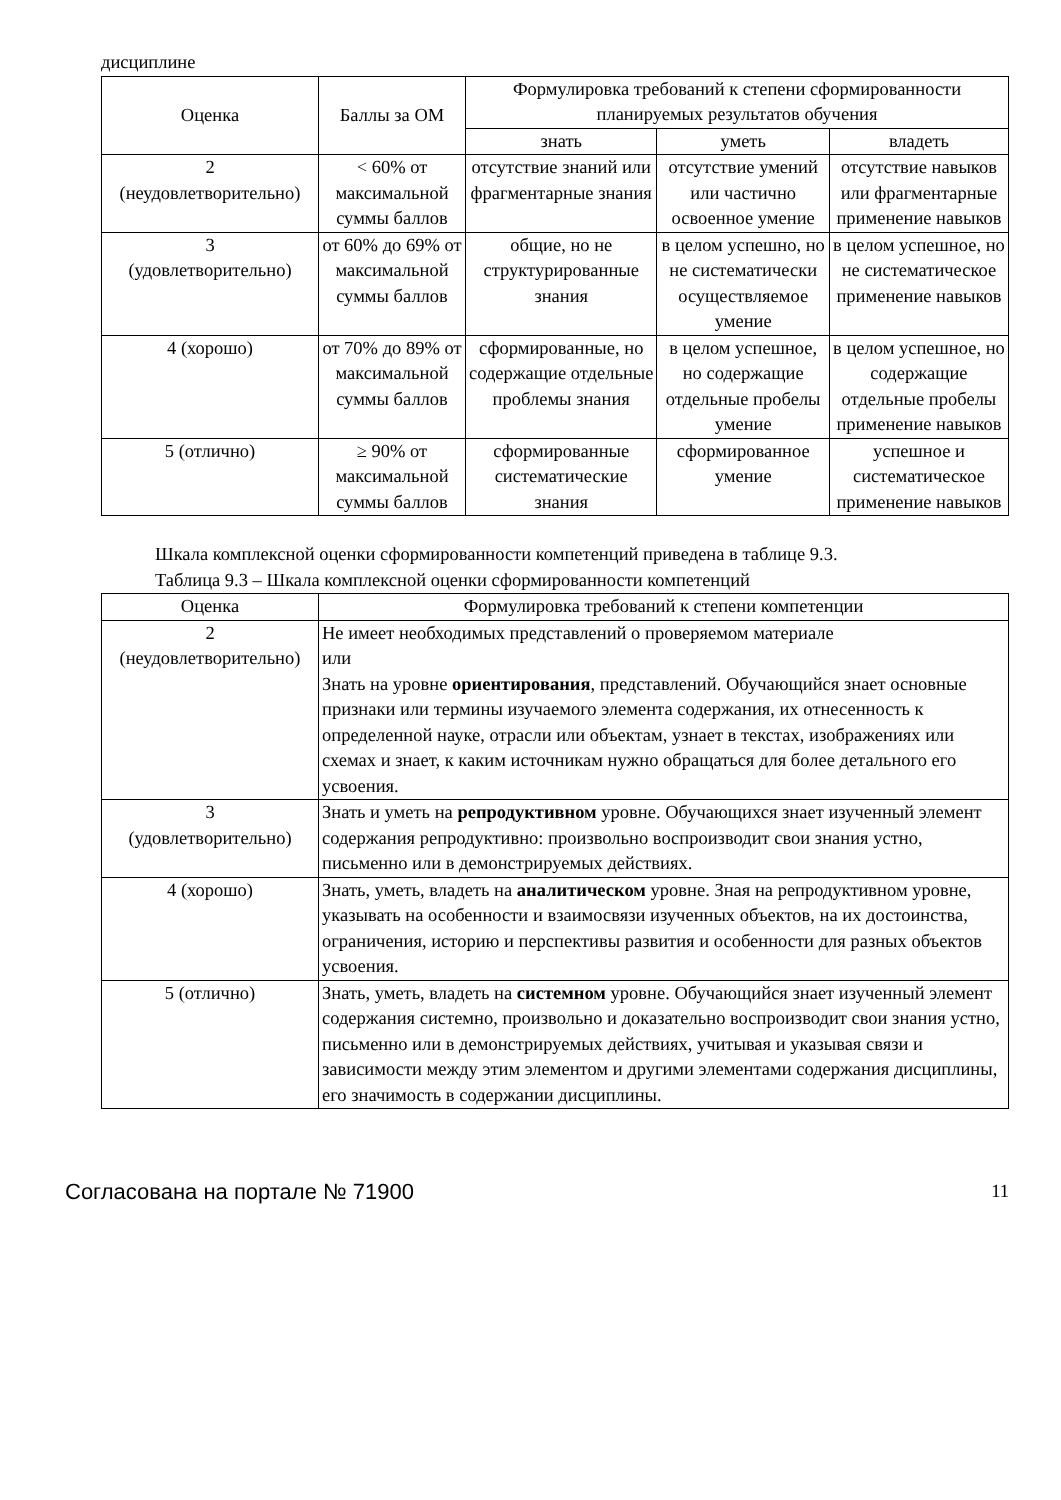дисциплине
| Оценка | Баллы за ОМ | Формулировка требований к степени сформированности планируемых результатов обучения | | |
| --- | --- | --- | --- | --- |
| | | знать | уметь | владеть |
| 2 (неудовлетворительно) | < 60% от максимальной суммы баллов | отсутствие знаний или фрагментарные знания | отсутствие умений или частично освоенное умение | отсутствие навыков или фрагментарные применение навыков |
| 3 (удовлетворительно) | от 60% до 69% от максимальной суммы баллов | общие, но не структурированные знания | в целом успешно, но не систематически осуществляемое умение | в целом успешное, но не систематическое применение навыков |
| 4 (хорошо) | от 70% до 89% от максимальной суммы баллов | сформированные, но содержащие отдельные проблемы знания | в целом успешное, но содержащие отдельные пробелы умение | в целом успешное, но содержащие отдельные пробелы применение навыков |
| 5 (отлично) | ≥ 90% от максимальной суммы баллов | сформированные систематические знания | сформированное умение | успешное и систематическое применение навыков |
Шкала комплексной оценки сформированности компетенций приведена в таблице 9.3.
Таблица 9.3 – Шкала комплексной оценки сформированности компетенций
| Оценка | Формулировка требований к степени компетенции |
| --- | --- |
| 2 (неудовлетворительно) | Не имеет необходимых представлений о проверяемом материале или Знать на уровне ориентирования , представлений. Обучающийся знает основные признаки или термины изучаемого элемента содержания, их отнесенность к определенной науке, отрасли или объектам, узнает в текстах, изображениях или схемах и знает, к каким источникам нужно обращаться для более детального его усвоения. |
| 3 (удовлетворительно) | Знать и уметь на репродуктивном уровне. Обучающихся знает изученный элемент содержания репродуктивно: произвольно воспроизводит свои знания устно, письменно или в демонстрируемых действиях. |
| 4 (хорошо) | Знать, уметь, владеть на аналитическом уровне. Зная на репродуктивном уровне, указывать на особенности и взаимосвязи изученных объектов, на их достоинства, ограничения, историю и перспективы развития и особенности для разных объектов усвоения. |
| 5 (отлично) | Знать, уметь, владеть на системном уровне. Обучающийся знает изученный элемент содержания системно, произвольно и доказательно воспроизводит свои знания устно, письменно или в демонстрируемых действиях, учитывая и указывая связи и зависимости между этим элементом и другими элементами содержания дисциплины, его значимость в содержании дисциплины. |
Согласована на портале № 71900 11